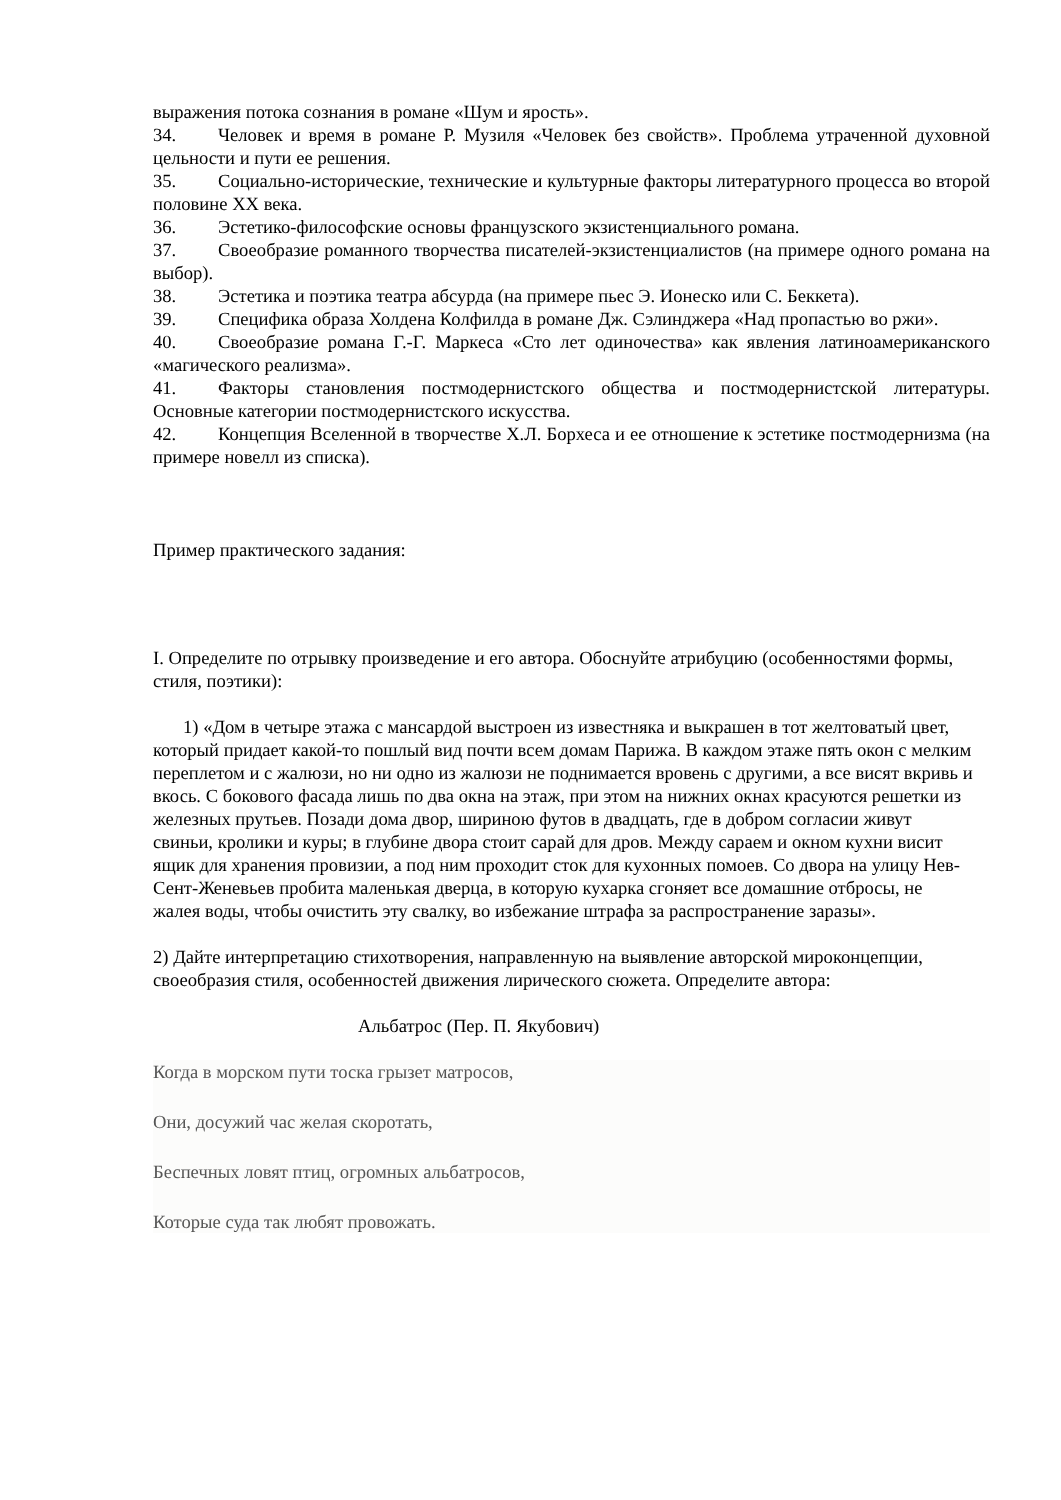выражения потока сознания в романе «Шум и ярость».
34. Человек и время в романе Р. Музиля «Человек без свойств». Проблема утраченной духовной цельности и пути ее решения.
35. Социально-исторические, технические и культурные факторы литературного процесса во второй половине XX века.
36. Эстетико-философские основы французского экзистенциального романа.
37. Своеобразие романного творчества писателей-экзистенциалистов (на примере одного романа на выбор).
38. Эстетика и поэтика театра абсурда (на примере пьес Э. Ионеско или С. Беккета).
39. Специфика образа Холдена Колфилда в романе Дж. Сэлинджера «Над пропастью во ржи».
40. Своеобразие романа Г.-Г. Маркеса «Сто лет одиночества» как явления латиноамериканского «магического реализма».
41. Факторы становления постмодернистского общества и постмодернистской литературы. Основные категории постмодернистского искусства.
42. Концепция Вселенной в творчестве Х.Л. Борхеса и ее отношение к эстетике постмодернизма (на примере новелл из списка).
Пример практического задания:
I. Определите по отрывку произведение и его автора. Обоснуйте атрибуцию (особенностями формы, стиля, поэтики):
1) «Дом в четыре этажа с мансардой выстроен из известняка и выкрашен в тот желтоватый цвет, который придает какой-то пошлый вид почти всем домам Парижа. В каждом этаже пять окон с мелким переплетом и с жалюзи, но ни одно из жалюзи не поднимается вровень с другими, а все висят вкривь и вкось. С бокового фасада лишь по два окна на этаж, при этом на нижних окнах красуются решетки из железных прутьев. Позади дома двор, шириною футов в двадцать, где в добром согласии живут свиньи, кролики и куры; в глубине двора стоит сарай для дров. Между сараем и окном кухни висит ящик для хранения провизии, а под ним проходит сток для кухонных помоев. Со двора на улицу Нев-Сент-Женевьев пробита маленькая дверца, в которую кухарка сгоняет все домашние отбросы, не жалея воды, чтобы очистить эту свалку, во избежание штрафа за распространение заразы».
2) Дайте интерпретацию стихотворения, направленную на выявление авторской мироконцепции, своеобразия стиля, особенностей движения лирического сюжета. Определите автора:
Альбатрос (Пер. П. Якубович)
Когда в морском пути тоска грызет матросов,
Они, досужий час желая скоротать,
Беспечных ловят птиц, огромных альбатросов,
Которые суда так любят провожать.